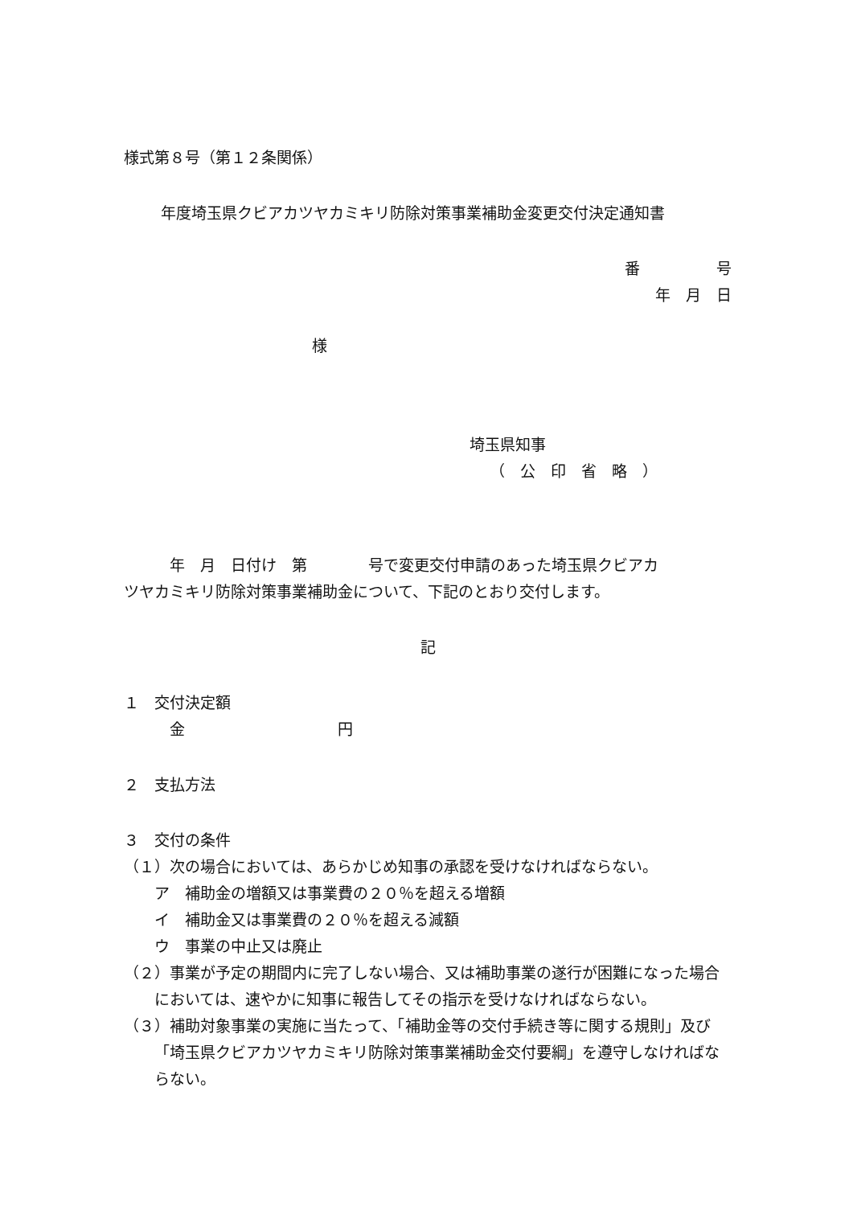様式第８号（第１２条関係）
年度埼玉県クビアカツヤカミキリ防除対策事業補助金変更交付決定通知書
番　　　　　号
年　月　日
様
埼玉県知事
（　公　印　省　略　）
　　　年　月　日付け　第　　　　号で変更交付申請のあった埼玉県クビアカ
ツヤカミキリ防除対策事業補助金について、下記のとおり交付します。
記
１　交付決定額
　　　金　　　　　　　　　　円
２　支払方法
３　交付の条件
（１）次の場合においては、あらかじめ知事の承認を受けなければならない。
　　ア　補助金の増額又は事業費の２０％を超える増額
　　イ　補助金又は事業費の２０％を超える減額
　　ウ　事業の中止又は廃止
（２）事業が予定の期間内に完了しない場合、又は補助事業の遂行が困難になった場合においては、速やかに知事に報告してその指示を受けなければならない。
（３）補助対象事業の実施に当たって、「補助金等の交付手続き等に関する規則」及び「埼玉県クビアカツヤカミキリ防除対策事業補助金交付要綱」を遵守しなければならない。